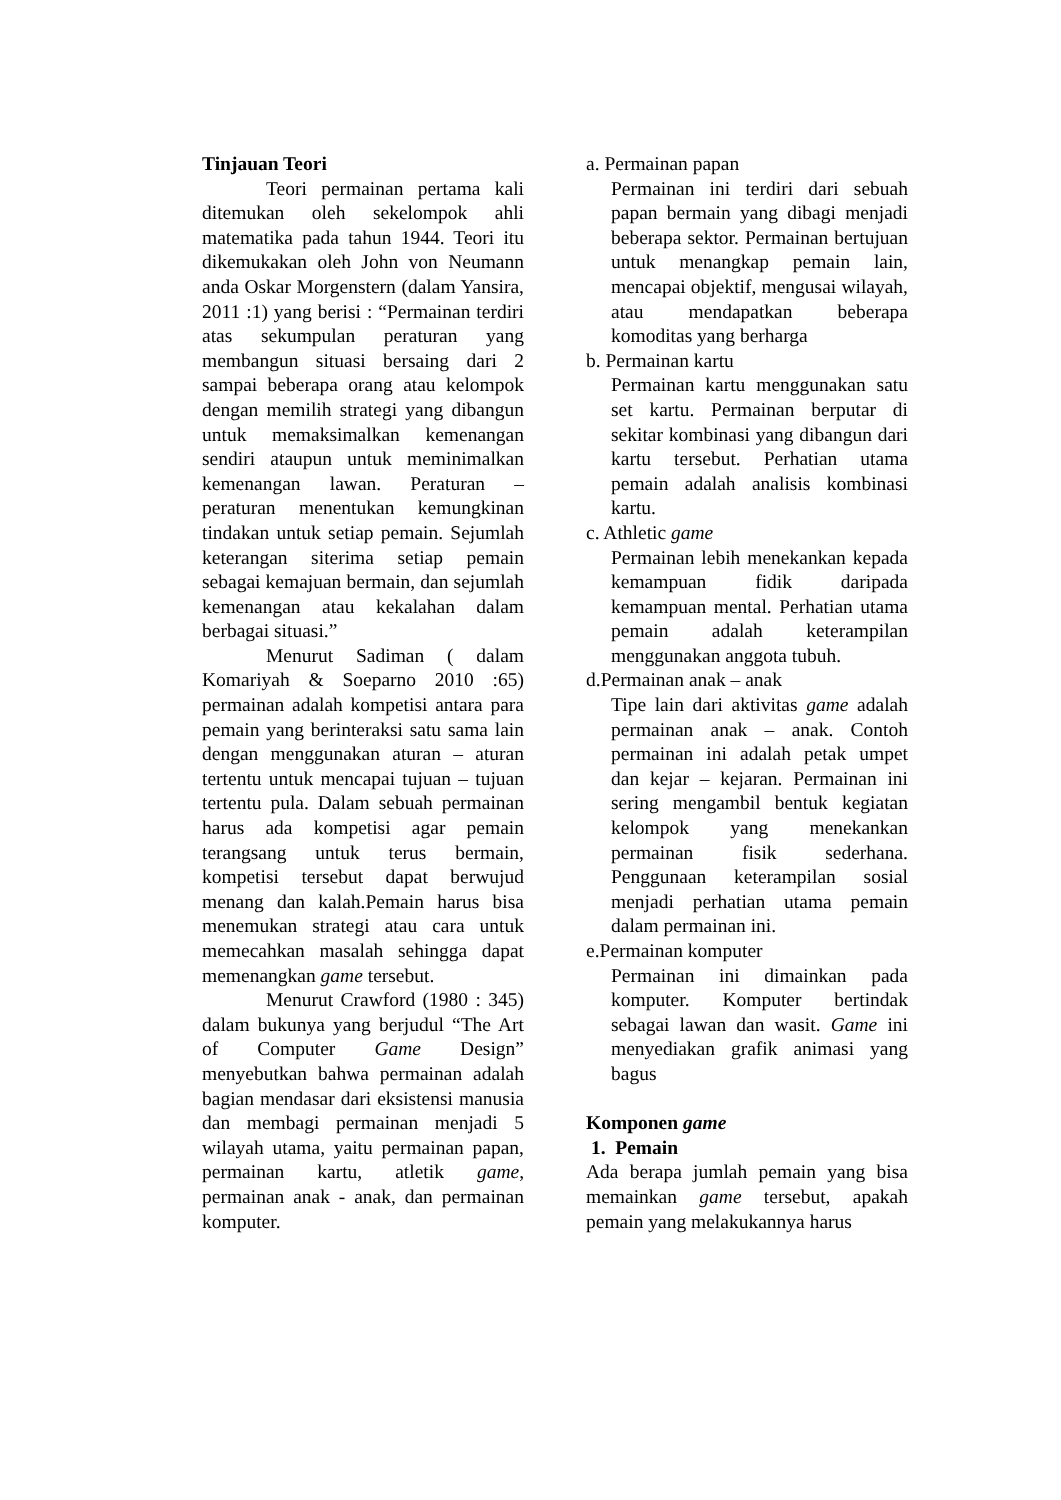Tinjauan Teori
Teori permainan pertama kali ditemukan oleh sekelompok ahli matematika pada tahun 1944. Teori itu dikemukakan oleh John von Neumann anda Oskar Morgenstern (dalam Yansira, 2011 :1) yang berisi : “Permainan terdiri atas sekumpulan peraturan yang membangun situasi bersaing dari 2 sampai beberapa orang atau kelompok dengan memilih strategi yang dibangun untuk memaksimalkan kemenangan sendiri ataupun untuk meminimalkan kemenangan lawan. Peraturan – peraturan menentukan kemungkinan tindakan untuk setiap pemain. Sejumlah keterangan siterima setiap pemain sebagai kemajuan bermain, dan sejumlah kemenangan atau kekalahan dalam berbagai situasi.”
Menurut Sadiman ( dalam Komariyah & Soeparno 2010 :65) permainan adalah kompetisi antara para pemain yang berinteraksi satu sama lain dengan menggunakan aturan – aturan tertentu untuk mencapai tujuan – tujuan tertentu pula. Dalam sebuah permainan harus ada kompetisi agar pemain terangsang untuk terus bermain, kompetisi tersebut dapat berwujud menang dan kalah.Pemain harus bisa menemukan strategi atau cara untuk memecahkan masalah sehingga dapat memenangkan game tersebut.
Menurut Crawford (1980 : 345) dalam bukunya yang berjudul “The Art of Computer Game Design” menyebutkan bahwa permainan adalah bagian mendasar dari eksistensi manusia dan membagi permainan menjadi 5 wilayah utama, yaitu permainan papan, permainan kartu, atletik game, permainan anak - anak, dan permainan komputer.
a. Permainan papan
Permainan ini terdiri dari sebuah papan bermain yang dibagi menjadi beberapa sektor. Permainan bertujuan untuk menangkap pemain lain, mencapai objektif, mengusai wilayah, atau mendapatkan beberapa komoditas yang berharga
b. Permainan kartu
Permainan kartu menggunakan satu set kartu. Permainan berputar di sekitar kombinasi yang dibangun dari kartu tersebut. Perhatian utama pemain adalah analisis kombinasi kartu.
c. Athletic game
Permainan lebih menekankan kepada kemampuan fidik daripada kemampuan mental. Perhatian utama pemain adalah keterampilan menggunakan anggota tubuh.
d.Permainan anak – anak
Tipe lain dari aktivitas game adalah permainan anak – anak. Contoh permainan ini adalah petak umpet dan kejar – kejaran. Permainan ini sering mengambil bentuk kegiatan kelompok yang menekankan permainan fisik sederhana. Penggunaan keterampilan sosial menjadi perhatian utama pemain dalam permainan ini.
e.Permainan komputer
Permainan ini dimainkan pada komputer. Komputer bertindak sebagai lawan dan wasit. Game ini menyediakan grafik animasi yang bagus
Komponen game
1. Pemain
Ada berapa jumlah pemain yang bisa memainkan game tersebut, apakah pemain yang melakukannya harus